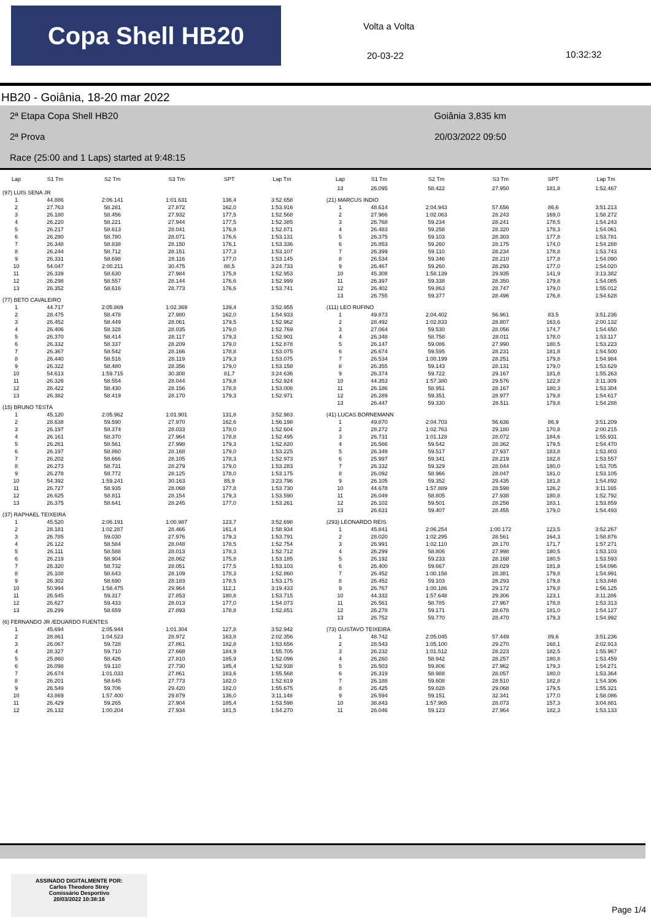Copa Shell HB20 Volta a Volta
20-03-22 10:32:32
HB20 - Goiânia, 18-20 mar 2022
2ª Etapa Copa Shell HB20 Goiânia 3,835 km
2ª Prova 20/03/2022 09:50
Race (25:00 and 1 Laps) started at 9:48:15
| Lap | S1 Tm | S2 Tm | S3 Tm | SPT | Lap Tm |
| --- | --- | --- | --- | --- | --- |
| (97) LUIS SENA JR | | | | | |
| 1 | 44.886 | 2:06.141 | 1:01.631 | 136,4 | 3:52.658 |
| 2 | 27.763 | 58.281 | 27.872 | 162,0 | 1:53.916 |
| 3 | 26.180 | 58.456 | 27.932 | 177,5 | 1:52.568 |
| 4 | 26.220 | 58.221 | 27.944 | 177,5 | 1:52.385 |
| 5 | 26.217 | 58.613 | 28.041 | 176,8 | 1:52.871 |
| 6 | 26.280 | 58.780 | 28.071 | 176,6 | 1:53.131 |
| 7 | 26.348 | 58.838 | 28.150 | 176,1 | 1:53.336 |
| 8 | 26.244 | 58.712 | 28.151 | 177,3 | 1:53.107 |
| 9 | 26.331 | 58.698 | 28.116 | 177,0 | 1:53.145 |
| 10 | 54.047 | 2:00.211 | 30.475 | 88,5 | 3:24.733 |
| 11 | 26.339 | 58.630 | 27.984 | 175,8 | 1:52.953 |
| 12 | 26.298 | 58.557 | 28.144 | 176,6 | 1:52.999 |
| 13 | 26.352 | 58.616 | 28.773 | 176,6 | 1:53.741 |
| (77) BETO CAVALEIRO | | | | | |
| 1 | 44.717 | 2:05.869 | 1:02.369 | 139,4 | 3:52.955 |
| 2 | 28.475 | 58.478 | 27.980 | 162,0 | 1:54.933 |
| 3 | 26.452 | 58.449 | 28.061 | 179,5 | 1:52.962 |
| 4 | 26.406 | 58.328 | 28.035 | 179,0 | 1:52.769 |
| 5 | 26.370 | 58.414 | 28.117 | 179,3 | 1:52.901 |
| 6 | 26.332 | 58.337 | 28.209 | 179,0 | 1:52.878 |
| 7 | 26.367 | 58.542 | 28.166 | 178,8 | 1:53.075 |
| 8 | 26.440 | 58.516 | 28.119 | 179,3 | 1:53.075 |
| 9 | 26.322 | 58.480 | 28.356 | 179,0 | 1:53.158 |
| 10 | 54.613 | 1:59.715 | 30.308 | 81,7 | 3:24.636 |
| 11 | 26.326 | 58.554 | 28.044 | 179,8 | 1:52.924 |
| 12 | 26.422 | 58.430 | 28.156 | 178,8 | 1:53.008 |
| 13 | 26.382 | 58.419 | 28.170 | 179,3 | 1:52.971 |
| (15) BRUNO TESTA | | | | | |
| 1 | 45.120 | 2:05.962 | 1:01.901 | 131,8 | 3:52.983 |
| 2 | 28.638 | 59.590 | 27.970 | 162,6 | 1:56.198 |
| 3 | 26.197 | 58.374 | 28.033 | 178,0 | 1:52.604 |
| 4 | 26.161 | 58.370 | 27.964 | 178,8 | 1:52.495 |
| 5 | 26.261 | 58.561 | 27.998 | 179,3 | 1:52.820 |
| 6 | 26.197 | 58.860 | 28.168 | 179,0 | 1:53.225 |
| 7 | 26.202 | 58.666 | 28.105 | 178,3 | 1:52.973 |
| 8 | 26.273 | 58.731 | 28.279 | 179,0 | 1:53.283 |
| 9 | 26.278 | 58.772 | 28.125 | 178,0 | 1:53.175 |
| 10 | 54.392 | 1:59.241 | 30.163 | 85,9 | 3:23.796 |
| 11 | 26.727 | 58.935 | 28.068 | 177,8 | 1:53.730 |
| 12 | 26.625 | 58.811 | 28.154 | 179,3 | 1:53.590 |
| 13 | 26.375 | 58.641 | 28.245 | 177,0 | 1:53.261 |
| (37) RAPHAEL TEIXEIRA | | | | | |
| 1 | 45.520 | 2:06.191 | 1:00.987 | 123,7 | 3:52.698 |
| 2 | 28.181 | 1:02.287 | 28.466 | 161,4 | 1:58.934 |
| 3 | 26.785 | 59.030 | 27.976 | 179,3 | 1:53.791 |
| 4 | 26.122 | 58.584 | 28.048 | 178,5 | 1:52.754 |
| 5 | 26.111 | 58.588 | 28.013 | 178,3 | 1:52.712 |
| 6 | 26.219 | 58.904 | 28.062 | 175,8 | 1:53.185 |
| 7 | 26.320 | 58.732 | 28.051 | 177,5 | 1:53.103 |
| 8 | 26.108 | 58.643 | 28.109 | 178,3 | 1:52.860 |
| 9 | 26.302 | 58.690 | 28.183 | 178,5 | 1:53.175 |
| 10 | 50.994 | 1:58.475 | 29.964 | 112,1 | 3:19.433 |
| 11 | 26.545 | 59.317 | 27.853 | 180,8 | 1:53.715 |
| 12 | 26.627 | 59.433 | 28.013 | 177,0 | 1:54.073 |
| 13 | 26.299 | 58.659 | 27.893 | 178,8 | 1:52.851 |
| (6) FERNANDO JR /EDUARDO FUENTES | | | | | |
| 1 | 45.694 | 2:05.944 | 1:01.304 | 127,8 | 3:52.942 |
| 2 | 28.861 | 1:04.523 | 28.972 | 163,8 | 2:02.356 |
| 3 | 26.067 | 59.728 | 27.861 | 182,8 | 1:53.656 |
| 4 | 28.327 | 59.710 | 27.668 | 184,9 | 1:55.705 |
| 5 | 25.860 | 58.426 | 27.810 | 185,9 | 1:52.096 |
| 6 | 26.098 | 59.110 | 27.730 | 185,4 | 1:52.938 |
| 7 | 26.674 | 1:01.033 | 27.861 | 183,6 | 1:55.568 |
| 8 | 26.201 | 58.645 | 27.773 | 182,0 | 1:52.619 |
| 9 | 26.549 | 59.706 | 29.420 | 182,0 | 1:55.675 |
| 10 | 43.869 | 1:57.400 | 29.879 | 136,0 | 3:11.148 |
| 11 | 26.429 | 59.265 | 27.904 | 185,4 | 1:53.598 |
| 12 | 26.132 | 1:00.204 | 27.934 | 181,5 | 1:54.270 |
| Lap | S1 Tm | S2 Tm | S3 Tm | SPT | Lap Tm |
| --- | --- | --- | --- | --- | --- |
| 13 | 26.095 | 58.422 | 27.950 | 181,8 | 1:52.467 |
| (21) MARCUS INDIO | | | | | |
| 1 | 48.614 | 2:04.943 | 57.656 | 86,6 | 3:51.213 |
| 2 | 27.966 | 1:02.063 | 28.243 | 169,0 | 1:58.272 |
| 3 | 26.768 | 59.234 | 28.241 | 178,5 | 1:54.243 |
| 4 | 26.483 | 59.258 | 28.320 | 178,3 | 1:54.061 |
| 5 | 26.375 | 59.103 | 28.303 | 177,8 | 1:53.781 |
| 6 | 26.853 | 59.260 | 28.175 | 174,0 | 1:54.288 |
| 7 | 26.399 | 59.110 | 28.234 | 178,8 | 1:53.743 |
| 8 | 26.534 | 59.346 | 28.210 | 177,8 | 1:54.090 |
| 9 | 26.467 | 59.260 | 28.293 | 177,0 | 1:54.020 |
| 10 | 45.308 | 1:58.139 | 29.935 | 141,9 | 3:13.382 |
| 11 | 26.397 | 59.338 | 28.350 | 179,8 | 1:54.085 |
| 12 | 26.402 | 59.863 | 28.747 | 179,0 | 1:55.012 |
| 13 | 26.755 | 59.377 | 28.496 | 176,8 | 1:54.628 |
| (111) LEO RUFINO | | | | | |
| 1 | 49.873 | 2:04.402 | 56.961 | 83,5 | 3:51.236 |
| 2 | 28.492 | 1:02.833 | 28.807 | 163,6 | 2:00.132 |
| 3 | 27.064 | 59.530 | 28.056 | 174,7 | 1:54.650 |
| 4 | 26.348 | 58.758 | 28.011 | 178,0 | 1:53.117 |
| 5 | 26.147 | 59.086 | 27.990 | 180,5 | 1:53.223 |
| 6 | 26.674 | 59.595 | 28.231 | 181,8 | 1:54.500 |
| 7 | 26.534 | 1:00.199 | 28.251 | 179,8 | 1:54.984 |
| 8 | 26.355 | 59.143 | 28.131 | 179,0 | 1:53.629 |
| 9 | 26.374 | 59.722 | 29.167 | 181,8 | 1:55.263 |
| 10 | 44.353 | 1:57.380 | 29.576 | 122,8 | 3:11.309 |
| 11 | 26.186 | 58.951 | 28.167 | 180,3 | 1:53.304 |
| 12 | 26.289 | 59.351 | 28.977 | 179,8 | 1:54.617 |
| 13 | 26.447 | 59.330 | 28.511 | 179,8 | 1:54.288 |
| (41) LUCAS BORNEMANN | | | | | |
| 1 | 49.870 | 2:04.703 | 56.636 | 86,9 | 3:51.209 |
| 2 | 28.272 | 1:02.763 | 29.180 | 170,8 | 2:00.215 |
| 3 | 26.731 | 1:01.128 | 28.072 | 184,6 | 1:55.931 |
| 4 | 26.566 | 59.542 | 28.362 | 179,5 | 1:54.470 |
| 5 | 26.349 | 59.517 | 27.937 | 183,8 | 1:53.803 |
| 6 | 25.997 | 59.341 | 28.219 | 182,8 | 1:53.557 |
| 7 | 26.332 | 59.329 | 28.044 | 180,0 | 1:53.705 |
| 8 | 26.092 | 58.966 | 28.047 | 181,0 | 1:53.105 |
| 9 | 26.105 | 59.352 | 29.435 | 181,8 | 1:54.892 |
| 10 | 44.678 | 1:57.889 | 28.598 | 126,2 | 3:11.165 |
| 11 | 26.049 | 58.805 | 27.938 | 180,8 | 1:52.792 |
| 12 | 26.102 | 59.501 | 28.256 | 183,1 | 1:53.859 |
| 13 | 26.631 | 59.407 | 28.455 | 179,0 | 1:54.493 |
| (293) LEONARDO REIS | | | | | |
| 1 | 45.841 | 2:06.254 | 1:00.172 | 123,5 | 3:52.267 |
| 2 | 28.020 | 1:02.295 | 28.561 | 164,3 | 1:58.876 |
| 3 | 26.991 | 1:02.110 | 28.170 | 171,7 | 1:57.271 |
| 4 | 26.299 | 58.806 | 27.998 | 180,5 | 1:53.103 |
| 5 | 26.192 | 59.233 | 28.168 | 180,5 | 1:53.593 |
| 6 | 26.400 | 59.667 | 28.029 | 181,8 | 1:54.096 |
| 7 | 26.452 | 1:00.158 | 28.381 | 179,8 | 1:54.991 |
| 8 | 26.452 | 59.103 | 28.293 | 179,8 | 1:53.848 |
| 9 | 26.767 | 1:00.186 | 29.172 | 179,8 | 1:56.125 |
| 10 | 44.332 | 1:57.648 | 29.306 | 123,1 | 3:11.286 |
| 11 | 26.561 | 58.785 | 27.967 | 178,8 | 1:53.313 |
| 12 | 26.278 | 59.171 | 28.678 | 181,0 | 1:54.127 |
| 13 | 26.752 | 59.770 | 28.470 | 179,3 | 1:54.992 |
| (73) GUSTAVO TEIXEIRA | | | | | |
| 1 | 48.742 | 2:05.045 | 57.449 | 89,6 | 3:51.236 |
| 2 | 28.543 | 1:05.100 | 29.270 | 168,1 | 2:02.913 |
| 3 | 26.232 | 1:01.512 | 28.223 | 182,5 | 1:55.967 |
| 4 | 26.260 | 58.942 | 28.257 | 180,8 | 1:53.459 |
| 5 | 26.503 | 59.806 | 27.962 | 179,3 | 1:54.271 |
| 6 | 26.319 | 58.988 | 28.057 | 180,0 | 1:53.364 |
| 7 | 26.188 | 59.608 | 28.510 | 182,8 | 1:54.306 |
| 8 | 26.425 | 59.828 | 29.068 | 179,5 | 1:55.321 |
| 9 | 26.594 | 59.151 | 32.341 | 177,0 | 1:58.086 |
| 10 | 38.843 | 1:57.965 | 28.073 | 157,3 | 3:04.881 |
| 11 | 26.046 | 59.123 | 27.964 | 182,3 | 1:53.133 |
ASSINADO DIGITALMENTE POR:
Carlos Theodoro Strey
Comissário Desportivo
20/03/2022 10:38:16
Page 1/4